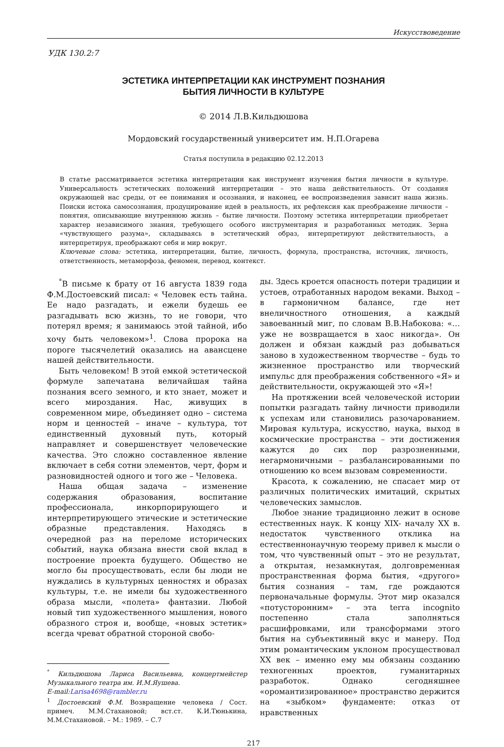Искусствоведение
УДК 130.2:7
ЭСТЕТИКА ИНТЕРПРЕТАЦИИ КАК ИНСТРУМЕНТ ПОЗНАНИЯ
БЫТИЯ ЛИЧНОСТИ В КУЛЬТУРЕ
© 2014 Л.В.Кильдюшова
Мордовский государственный университет им. Н.П.Огарева
Статья поступила в редакцию 02.12.2013
В статье рассматривается эстетика интерпретации как инструмент изучения бытия личности в культуре. Универсальность эстетических положений интерпретации – это наша действительность. От создания окружающей нас среды, от ее понимания и осознания, и наконец, ее воспроизведения зависит наша жизнь. Поиски истока самосознания, продуцирование идей в реальность, их рефлексия как преображение личности – понятия, описывающие внутреннюю жизнь – бытие личности. Поэтому эстетика интерпретации приобретает характер независимого знания, требующего особого инструментария и разработанных методик. Зерна «чувствующего разума», складываясь в эстетический образ, интерпретируют действительность, а интерпретируя, преображают себя и мир вокруг.
Ключевые слова: эстетика, интерпретации, бытие, личность, формула, пространства, источник, личность, ответственность, метаморфоза, феномен, перевод, контекст.
<sup>°</sup>В письме к брату от 16 августа 1839 года Ф.М.Достоевский писал: « Человек есть тайна. Ее надо разгадать, и ежели будешь ее разгадывать всю жизнь, то не говори, что потерял время; я занимаюсь этой тайной, ибо хочу быть человеком»<sup>1</sup>. Слова пророка на пороге тысячелетий оказались на авансцене нашей действительности.
Быть человеком! В этой емкой эстетической формуле запечатана величайшая тайна познания всего земного, и кто знает, может и всего мироздания. Нас, живущих в современном мире, объединяет одно – система норм и ценностей – иначе – культура, тот единственный духовный путь, который направляет и совершенствует человеческие качества. Это сложно составленное явление включает в себя сотни элементов, черт, форм и разновидностей одного и того же – Человека.
Наша общая задача – изменение содержания образования, воспитание профессионала, инкорпорирующего и интерпретирующего этические и эстетические образные представления. Находясь в очередной раз на переломе исторических событий, наука обязана внести свой вклад в построение проекта будущего. Общество не могло бы просуществовать, если бы люди не нуждались в культурных ценностях и образах культуры, т.е. не имели бы художественного образа мысли, «полета» фантазии. Любой новый тип художественного мышления, нового образного строя и, вообще, «новых эстетик» всегда чреват обратной стороной свобо-
<sup>°</sup> Кильдюшова Лариса Васильевна, концертмейстер Музыкального театра им. И.М.Яушева.
E-mail:Larisa4698@rambler.ru
<sup>1</sup> Достоевский Ф.М. Возвращение человека / Сост. примеч. М.М.Стахановой; вст.ст. К.И.Тюнькина, М.М.Стахановой. – М.: 1989. – С.7
ды. Здесь кроется опасность потери традиции и устоев, отработанных народом веками. Выход – в гармоничном балансе, где нет внеличностного отношения, а каждый завоеванный миг, по словам В.В.Набокова: «… уже не возвращается в хаос никогда». Он должен и обязан каждый раз добываться заново в художественном творчестве – будь то жизненное пространство или творческий импульс для преображения собственного «Я» и действительности, окружающей это «Я»!
На протяжении всей человеческой истории попытки разгадать тайну личности приводили к успехам или становились разочарованием. Мировая культура, искусство, наука, выход в космические пространства – эти достижения кажутся до сих пор разрозненными, негармоничными – разбалансированными по отношению ко всем вызовам современности.
Красота, к сожалению, не спасает мир от различных политических имитаций, скрытых человеческих замыслов.
Любое знание традиционно лежит в основе естественных наук. К концу XIX- началу XX в. недостаток чувственного отклика на естественнонаучную теорему привел к мысли о том, что чувственный опыт – это не результат, а открытая, незамкнутая, долговременная пространственная форма бытия, «другого» бытия сознания – там, где рождаются первоначальные формулы. Этот мир оказался «потусторонним» – эта terra incognito постепенно стала заполняться расшифровками, или трансформами этого бытия на субъективный вкус и манеру. Под этим романтическим уклоном просуществовал XX век – именно ему мы обязаны созданию техногенных проектов, гуманитарных разработок. Однако сегодняшнее «оромантизированное» пространство держится на «зыбком» фундаменте: отказ от нравственных
217